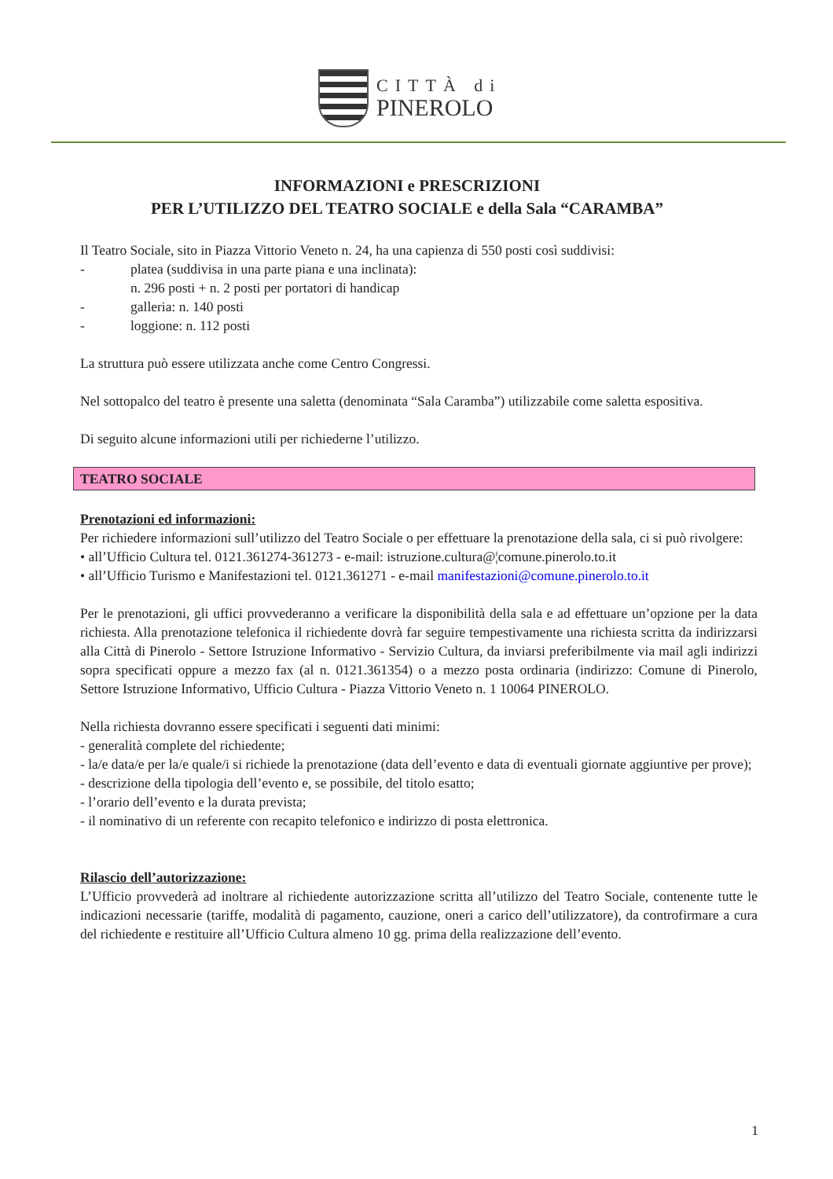CITTÀ di
PINEROLO
INFORMAZIONI e PRESCRIZIONI
PER L’UTILIZZO DEL TEATRO SOCIALE e della Sala “CARAMBA”
Il Teatro Sociale, sito in Piazza Vittorio Veneto n. 24, ha una capienza di 550 posti così suddivisi:
- platea (suddivisa in una parte piana e una inclinata):
n. 296 posti + n. 2 posti per portatori di handicap
- galleria: n. 140 posti
- loggione: n. 112 posti
La struttura può essere utilizzata anche come Centro Congressi.
Nel sottopalco del teatro è presente una saletta (denominata “Sala Caramba”) utilizzabile come saletta espositiva.
Di seguito alcune informazioni utili per richiederne l’utilizzo.
TEATRO SOCIALE
Prenotazioni ed informazioni:
Per richiedere informazioni sull’utilizzo del Teatro Sociale o per effettuare la prenotazione della sala, ci si può rivolgere:
• all’Ufficio Cultura tel. 0121.361274-361273 - e-mail: istruzione.cultura@¦comune.pinerolo.to.it
• all’Ufficio Turismo e Manifestazioni tel. 0121.361271 - e-mail manifestazioni@comune.pinerolo.to.it
Per le prenotazioni, gli uffici provvederanno a verificare la disponibilità della sala e ad effettuare un’opzione per la data richiesta. Alla prenotazione telefonica il richiedente dovrà far seguire tempestivamente una richiesta scritta da indirizzarsi alla Città di Pinerolo - Settore Istruzione Informativo - Servizio Cultura, da inviarsi preferibilmente via mail agli indirizzi sopra specificati oppure a mezzo fax (al n. 0121.361354) o a mezzo posta ordinaria (indirizzo: Comune di Pinerolo, Settore Istruzione Informativo, Ufficio Cultura - Piazza Vittorio Veneto n. 1 10064 PINEROLO.
Nella richiesta dovranno essere specificati i seguenti dati minimi:
- generalità complete del richiedente;
- la/e data/e per la/e quale/i si richiede la prenotazione (data dell’evento e data di eventuali giornate aggiuntive per prove);
- descrizione della tipologia dell’evento e, se possibile, del titolo esatto;
- l’orario dell’evento e la durata prevista;
- il nominativo di un referente con recapito telefonico e indirizzo di posta elettronica.
Rilascio dell’autorizzazione:
L’Ufficio provvederà ad inoltrare al richiedente autorizzazione scritta all’utilizzo del Teatro Sociale, contenente tutte le indicazioni necessarie (tariffe, modalità di pagamento, cauzione, oneri a carico dell’utilizzatore), da controfirmare a cura del richiedente e restituire all’Ufficio Cultura almeno 10 gg. prima della realizzazione dell’evento.
1